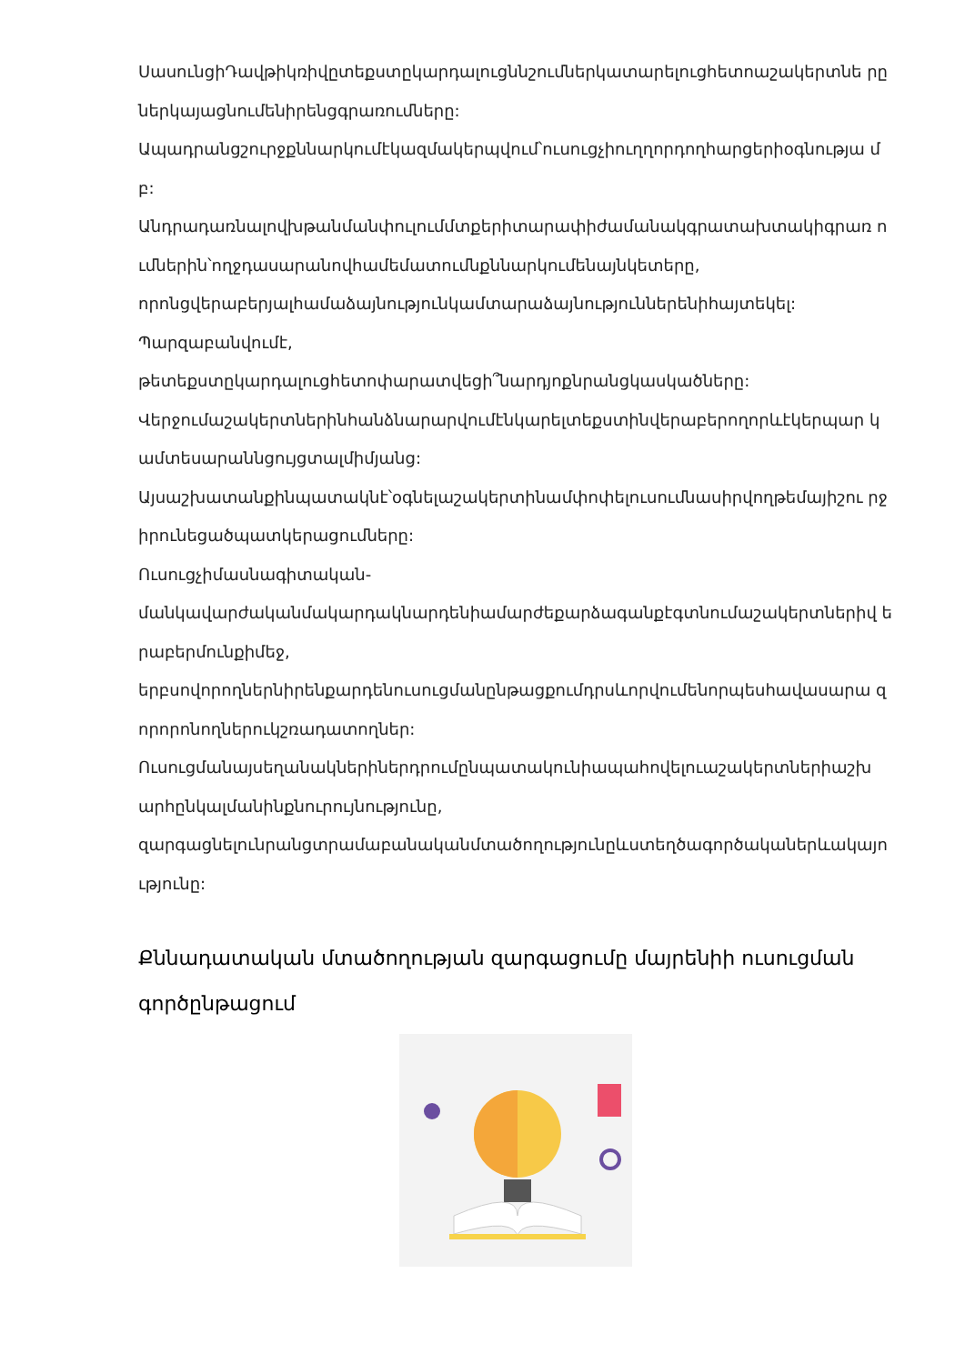ՍասունցիԴավթիկռիվըտեքստըկարդալուցննշումներկատարելուցհետոաշակերտնե րըներկայացնումենիրենցգրառումները:
Ապադրանցշուրջքննարկումէկազմակերպվում՝ուսուցչիուղղորդողհարցերիօգնությա մբ:
Անդրադառնալովխթանմանփուլումմտքերիտարափիժամանակգրատախտակիգրառ ումներին՝ողջդասարանովհամեմատումնքննարկումենայնկետերը,
որոնցվերաբերյալհամաձայնությունկամտարաձայնություններենիհայտեկել:
Պարզաբանվումէ,
թետեքստըկարդալուցհետոփարատվեցի՞նարդյոքնրանցկասկածները:
Վերջումաշակերտներինհանձնարարվումէնկարելտեքստինվերաբերողորևէկերպար կամտեսարաննցույցտալմիմյանց:
Այսաշխատանքինպատակնէ՝օգնելաշակերտինամփոփելուսումնասիրվողթեմայիշու րջիրունեցածպատկերացումները:
Ուսուցչիմասնագիտական-
մանկավարժականմակարդակնարդենիամարժեքարձագանքէգտնումաշակերտներիվ երաբերմունքիմեջ,
երբսովորողներնիրենքարդենուսուցմանընթացքումդրսևորվումենորպեսհավասարա զորորոնողներուկշռադատողներ:
Ուսուցմանայսեղանակներիներդրումընպատակունիապահովելուաշակերտներիաշխ արհընկալմանինքնուրույնությունը,
զարգացնելունրանցտրամաբանականմտածողությունըևստեղծագործականերևակայո ւթյունը:
Քննադատական մտածողության զարգացումը մայրենիի ուսուցման գործընթացում